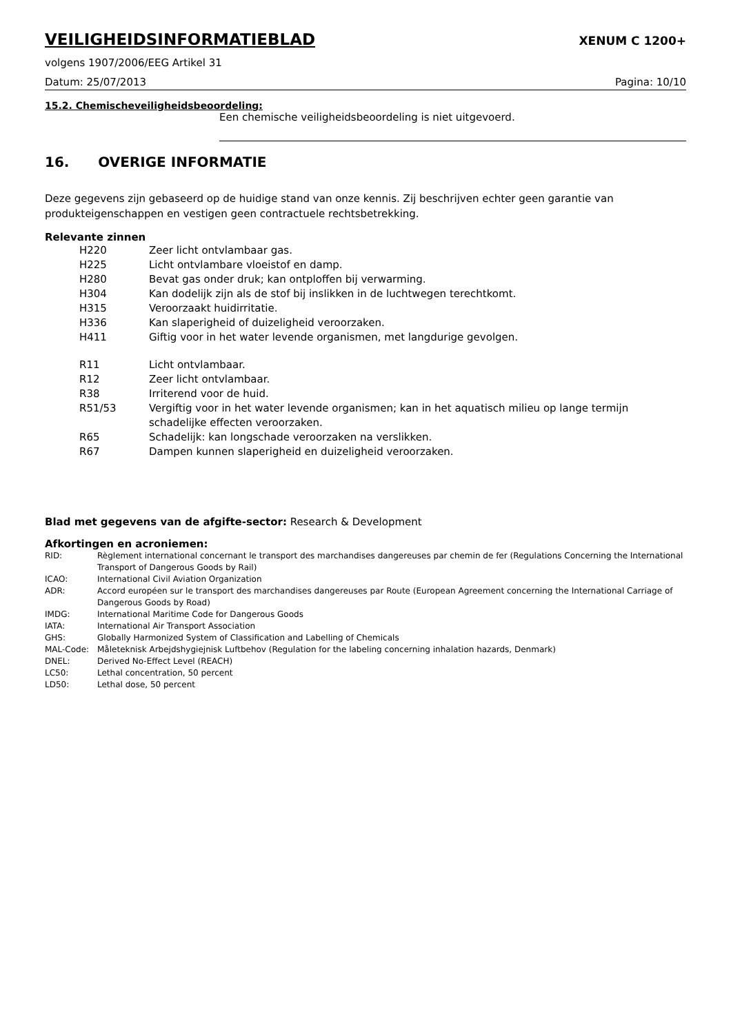VEILIGHEIDSINFORMATIEBLAD XENUM C 1200+
volgens 1907/2006/EEG Artikel 31
Datum: 25/07/2013 Pagina: 10/10
15.2. Chemischeveiligheidsbeoordeling:
Een chemische veiligheidsbeoordeling is niet uitgevoerd.
16. OVERIGE INFORMATIE
Deze gegevens zijn gebaseerd op de huidige stand van onze kennis. Zij beschrijven echter geen garantie van produkteigenschappen en vestigen geen contractuele rechtsbetrekking.
Relevante zinnen
| H220 | Zeer licht ontvlambaar gas. |
| H225 | Licht ontvlambare vloeistof en damp. |
| H280 | Bevat gas onder druk; kan ontploffen bij verwarming. |
| H304 | Kan dodelijk zijn als de stof bij inslikken in de luchtwegen terechtkomt. |
| H315 | Veroorzaakt huidirritatie. |
| H336 | Kan slaperigheid of duizeligheid veroorzaken. |
| H411 | Giftig voor in het water levende organismen, met langdurige gevolgen. |
| R11 | Licht ontvlambaar. |
| R12 | Zeer licht ontvlambaar. |
| R38 | Irriterend voor de huid. |
| R51/53 | Vergiftig voor in het water levende organismen; kan in het aquatisch milieu op lange termijn schadelijke effecten veroorzaken. |
| R65 | Schadelijk: kan longschade veroorzaken na verslikken. |
| R67 | Dampen kunnen slaperigheid en duizeligheid veroorzaken. |
Blad met gegevens van de afgifte-sector: Research & Development
Afkortingen en acroniemen:
| RID: | Règlement international concernant le transport des marchandises dangereuses par chemin de fer (Regulations Concerning the International Transport of Dangerous Goods by Rail) |
| ICAO: | International Civil Aviation Organization |
| ADR: | Accord européen sur le transport des marchandises dangereuses par Route (European Agreement concerning the International Carriage of Dangerous Goods by Road) |
| IMDG: | International Maritime Code for Dangerous Goods |
| IATA: | International Air Transport Association |
| GHS: | Globally Harmonized System of Classification and Labelling of Chemicals |
| MAL-Code: | Måleteknisk Arbejdshygiejnisk Luftbehov (Regulation for the labeling concerning inhalation hazards, Denmark) |
| DNEL: | Derived No-Effect Level (REACH) |
| LC50: | Lethal concentration, 50 percent |
| LD50: | Lethal dose, 50 percent |